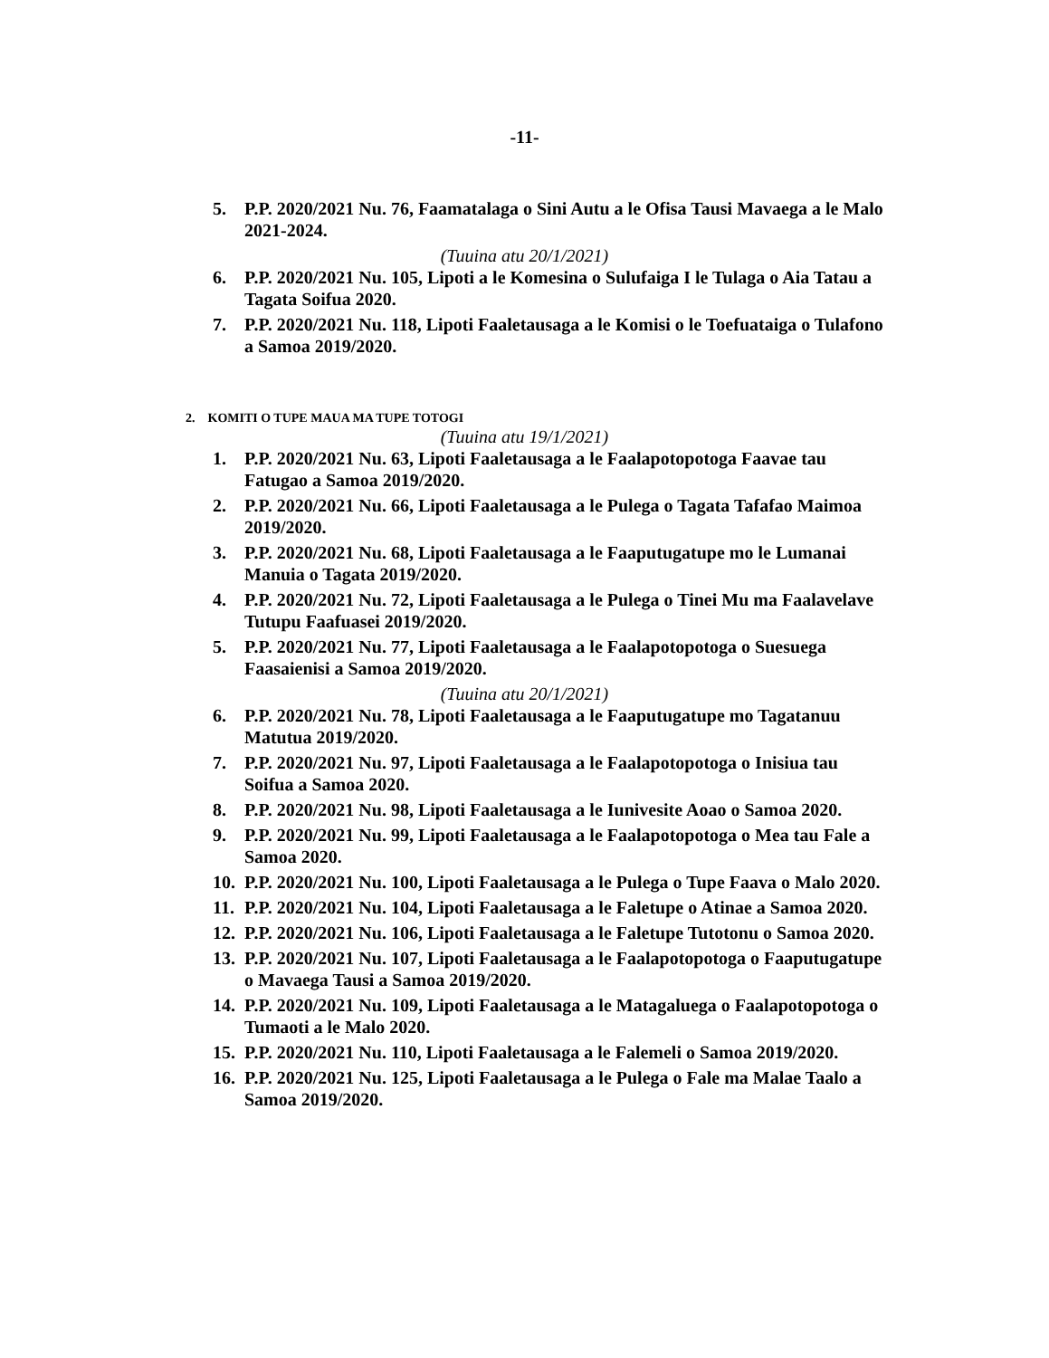-11-
5. P.P. 2020/2021 Nu. 76, Faamatalaga o Sini Autu a le Ofisa Tausi Mavaega a le Malo 2021-2024.
(Tuuina atu 20/1/2021)
6. P.P. 2020/2021 Nu. 105, Lipoti a le Komesina o Sulufaiga I le Tulaga o Aia Tatau a Tagata Soifua 2020.
7. P.P. 2020/2021 Nu. 118, Lipoti Faaletausaga a le Komisi o le Toefuataiga o Tulafono a Samoa 2019/2020.
2. KOMITI O TUPE MAUA MA TUPE TOTOGI
(Tuuina atu 19/1/2021)
1. P.P. 2020/2021 Nu. 63, Lipoti Faaletausaga a le Faalapotopotoga Faavae tau Fatugao a Samoa 2019/2020.
2. P.P. 2020/2021 Nu. 66, Lipoti Faaletausaga a le Pulega o Tagata Tafafao Maimoa 2019/2020.
3. P.P. 2020/2021 Nu. 68, Lipoti Faaletausaga a le Faaputugatupe mo le Lumanai Manuia o Tagata 2019/2020.
4. P.P. 2020/2021 Nu. 72, Lipoti Faaletausaga a le Pulega o Tinei Mu ma Faalavelave Tutupu Faafuasei 2019/2020.
5. P.P. 2020/2021 Nu. 77, Lipoti Faaletausaga a le Faalapotopotoga o Suesuega Faasaienisi a Samoa 2019/2020.
(Tuuina atu 20/1/2021)
6. P.P. 2020/2021 Nu. 78, Lipoti Faaletausaga a le Faaputugatupe mo Tagatanuu Matutua 2019/2020.
7. P.P. 2020/2021 Nu. 97, Lipoti Faaletausaga a le Faalapotopotoga o Inisiua tau Soifua a Samoa 2020.
8. P.P. 2020/2021 Nu. 98, Lipoti Faaletausaga a le Iunivesite Aoao o Samoa 2020.
9. P.P. 2020/2021 Nu. 99, Lipoti Faaletausaga a le Faalapotopotoga o Mea tau Fale a Samoa 2020.
10. P.P. 2020/2021 Nu. 100, Lipoti Faaletausaga a le Pulega o Tupe Faava o Malo 2020.
11. P.P. 2020/2021 Nu. 104, Lipoti Faaletausaga a le Faletupe o Atinae a Samoa 2020.
12. P.P. 2020/2021 Nu. 106, Lipoti Faaletausaga a le Faletupe Tutotonu o Samoa 2020.
13. P.P. 2020/2021 Nu. 107, Lipoti Faaletausaga a le Faalapotopotoga o Faaputugatupe o Mavaega Tausi a Samoa 2019/2020.
14. P.P. 2020/2021 Nu. 109, Lipoti Faaletausaga a le Matagaluega o Faalapotopotoga o Tumaoti a le Malo 2020.
15. P.P. 2020/2021 Nu. 110, Lipoti Faaletausaga a le Falemeli o Samoa 2019/2020.
16. P.P. 2020/2021 Nu. 125, Lipoti Faaletausaga a le Pulega o Fale ma Malae Taalo a Samoa 2019/2020.